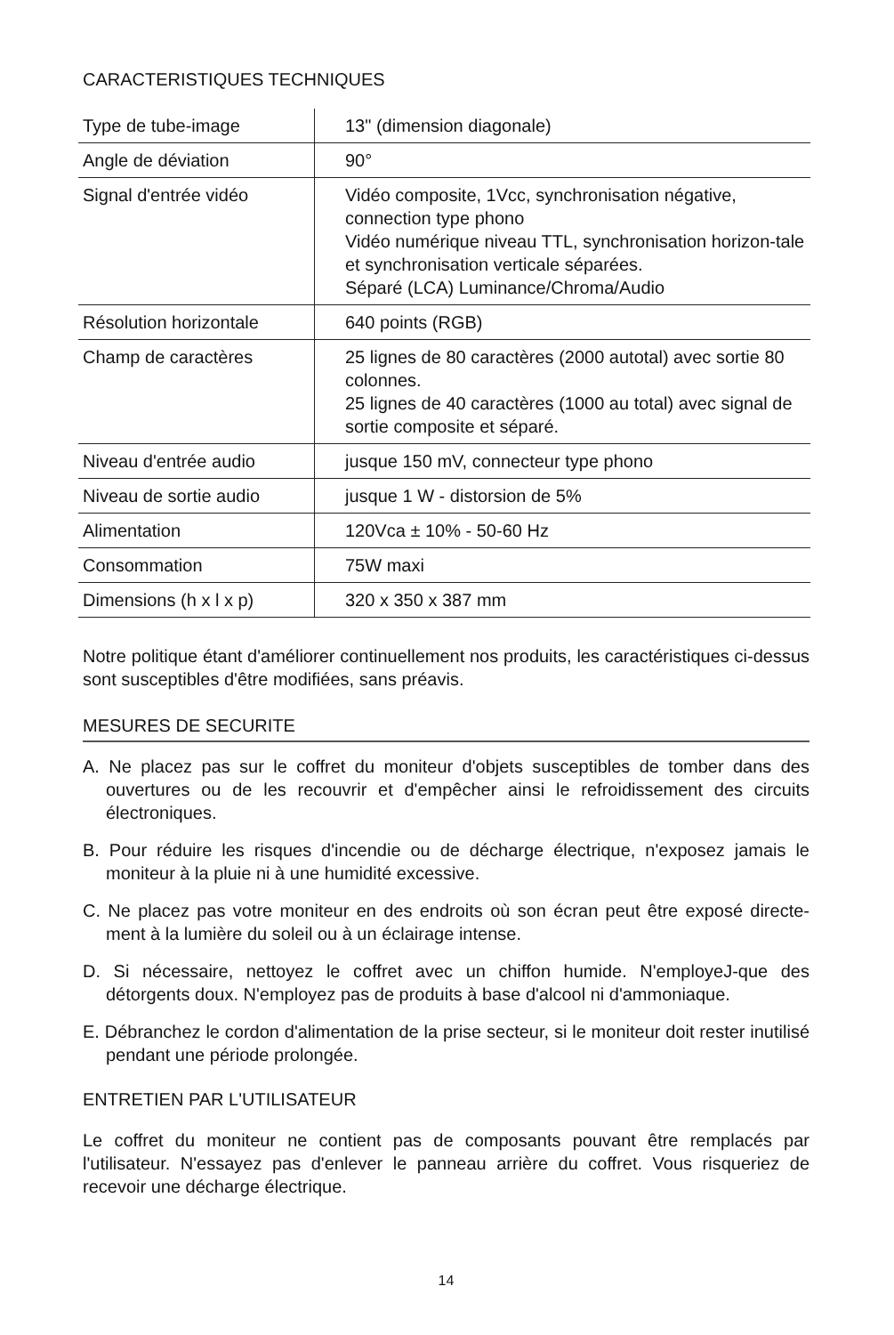CARACTERISTIQUES TECHNIQUES
| Type de tube-image | 13" (dimension diagonale) |
| Angle de déviation | 90° |
| Signal d'entrée vidéo | Vidéo composite, 1Vcc, synchronisation négative, connection type phono Vidéo numérique niveau TTL, synchronisation horizon-tale et synchronisation verticale séparées. Séparé (LCA) Luminance/Chroma/Audio |
| Résolution horizontale | 640 points (RGB) |
| Champ de caractères | 25 lignes de 80 caractères (2000 autotal) avec sortie 80 colonnes. 25 lignes de 40 caractères (1000 au total) avec signal de sortie composite et séparé. |
| Niveau d'entrée audio | jusque 150 mV, connecteur type phono |
| Niveau de sortie audio | jusque 1 W - distorsion de 5% |
| Alimentation | 120Vca ± 10% - 50-60 Hz |
| Consommation | 75W maxi |
| Dimensions (h x l x p) | 320 x 350 x 387 mm |
Notre politique étant d'améliorer continuellement nos produits, les caractéristiques ci-dessus sont susceptibles d'être modifiées, sans préavis.
MESURES DE SECURITE
A. Ne placez pas sur le coffret du moniteur d'objets susceptibles de tomber dans des ouvertures ou de les recouvrir et d'empêcher ainsi le refroidissement des circuits électroniques.
B. Pour réduire les risques d'incendie ou de décharge électrique, n'exposez jamais le moniteur à la pluie ni à une humidité excessive.
C. Ne placez pas votre moniteur en des endroits où son écran peut être exposé directe-ment à la lumière du soleil ou à un éclairage intense.
D. Si nécessaire, nettoyez le coffret avec un chiffon humide. N'employeJ-que des détorgents doux. N'employez pas de produits à base d'alcool ni d'ammoniaque.
E. Débranchez le cordon d'alimentation de la prise secteur, si le moniteur doit rester inutilisé pendant une période prolongée.
ENTRETIEN PAR L'UTILISATEUR
Le coffret du moniteur ne contient pas de composants pouvant être remplacés par l'utilisateur. N'essayez pas d'enlever le panneau arrière du coffret. Vous risqueriez de recevoir une décharge électrique.
14